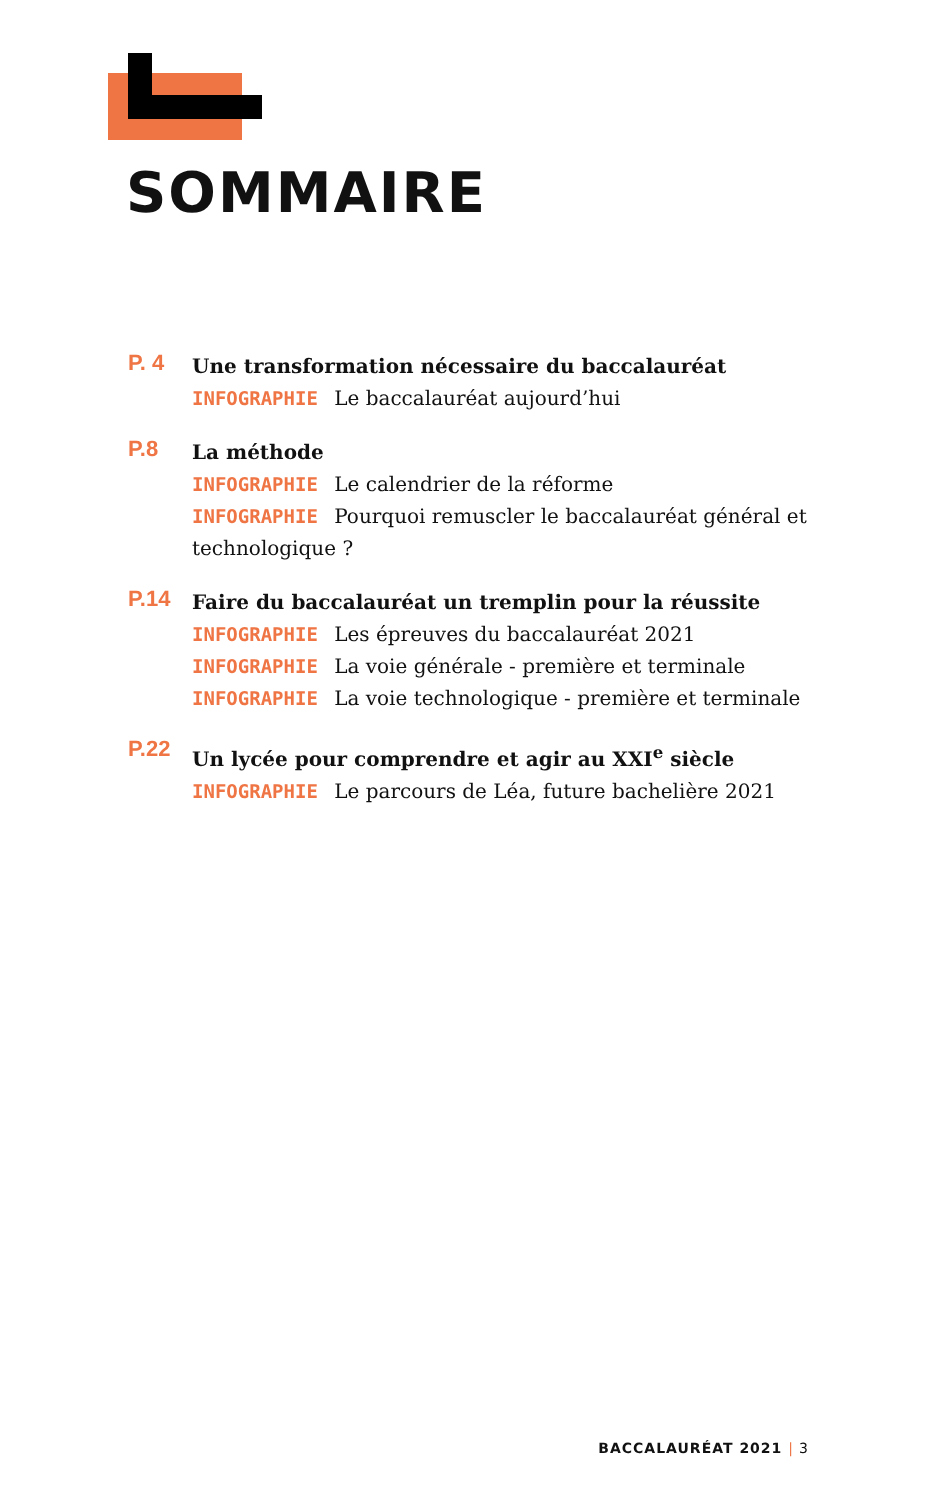SOMMAIRE
P. 4
Une transformation nécessaire du baccalauréat
INFOGRAPHIE Le baccalauréat aujourd’hui
P.8
La méthode
INFOGRAPHIE Le calendrier de la réforme
INFOGRAPHIE Pourquoi remuscler le baccalauréat général et technologique ?
P.14
Faire du baccalauréat un tremplin pour la réussite
INFOGRAPHIE Les épreuves du baccalauréat 2021
INFOGRAPHIE La voie générale - première et terminale
INFOGRAPHIE La voie technologique - première et terminale
P.22
Un lycée pour comprendre et agir au XXI<sup>e</sup> siècle
INFOGRAPHIE Le parcours de Léa, future bachelière 2021
BACCALAURÉAT 2021 | 3